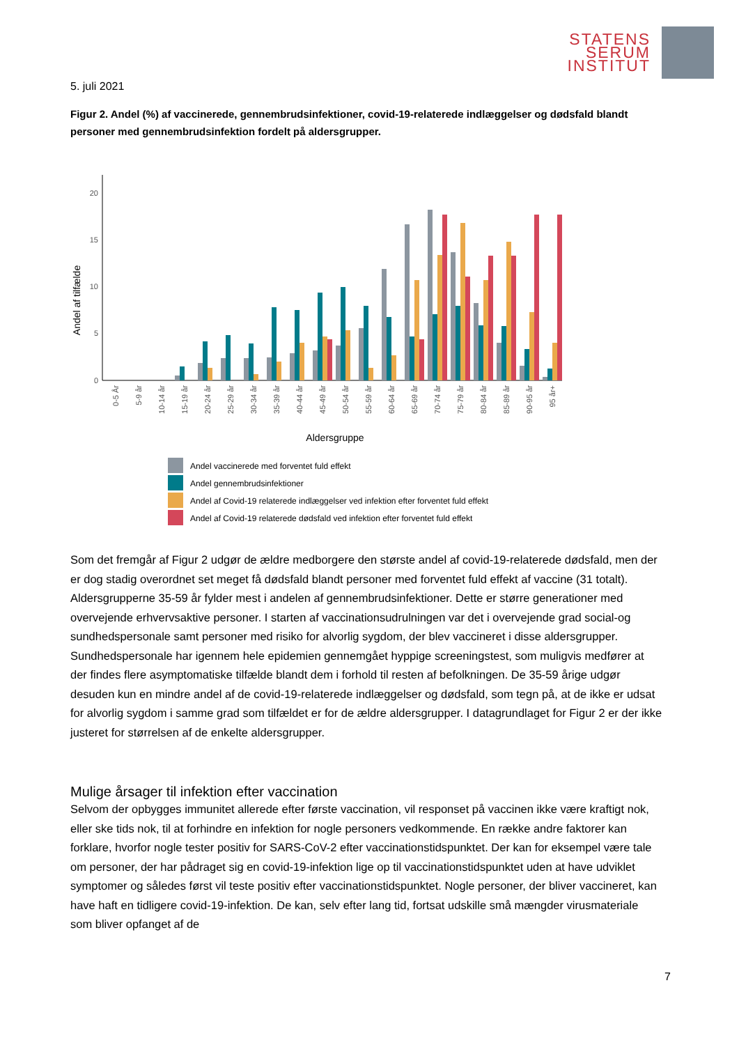STATENS
SERUM
INSTITUT
5. juli 2021
Figur 2. Andel (%) af vaccinerede, gennembrudsinfektioner, covid-19-relaterede indlæggelser og dødsfald blandt personer med gennembrudsinfektion fordelt på aldersgrupper.
0
5
10
15
20
Andel af tilfælde
0-5 År
5-9 år
10-14 år
15-19 år
20-24 år
25-29 år
30-34 år
35-39 år
40-44 år
45-49 år
50-54 år
55-59 år
60-64 år
65-69 år
70-74 år
75-79 år
80-84 år
85-89 år
90-95 år
95 år+
Aldersgruppe
Andel vaccinerede med forventet fuld effekt
Andel gennembrudsinfektioner
Andel af Covid-19 relaterede indlæggelser ved infektion efter forventet fuld effekt
Andel af Covid-19 relaterede dødsfald ved infektion efter forventet fuld effekt
Som det fremgår af Figur 2 udgør de ældre medborgere den største andel af covid-19-relaterede dødsfald, men der er dog stadig overordnet set meget få dødsfald blandt personer med forventet fuld effekt af vaccine (31 totalt). Aldersgrupperne 35-59 år fylder mest i andelen af gennembrudsinfektioner. Dette er større generationer med overvejende erhvervsaktive personer. I starten af vaccinationsudrulningen var det i overvejende grad social-og sundhedspersonale samt personer med risiko for alvorlig sygdom, der blev vaccineret i disse aldersgrupper. Sundhedspersonale har igennem hele epidemien gennemgået hyppige screeningstest, som muligvis medfører at der findes flere asymptomatiske tilfælde blandt dem i forhold til resten af befolkningen. De 35-59 årige udgør desuden kun en mindre andel af de covid-19-relaterede indlæggelser og dødsfald, som tegn på, at de ikke er udsat for alvorlig sygdom i samme grad som tilfældet er for de ældre aldersgrupper. I datagrundlaget for Figur 2 er der ikke justeret for størrelsen af de enkelte aldersgrupper.
Mulige årsager til infektion efter vaccination
Selvom der opbygges immunitet allerede efter første vaccination, vil responset på vaccinen ikke være kraftigt nok, eller ske tids nok, til at forhindre en infektion for nogle personers vedkommende. En række andre faktorer kan forklare, hvorfor nogle tester positiv for SARS-CoV-2 efter vaccinationstidspunktet. Der kan for eksempel være tale om personer, der har pådraget sig en covid-19-infektion lige op til vaccinationstidspunktet uden at have udviklet symptomer og således først vil teste positiv efter vaccinationstidspunktet. Nogle personer, der bliver vaccineret, kan have haft en tidligere covid-19-infektion. De kan, selv efter lang tid, fortsat udskille små mængder virusmateriale som bliver opfanget af de
7